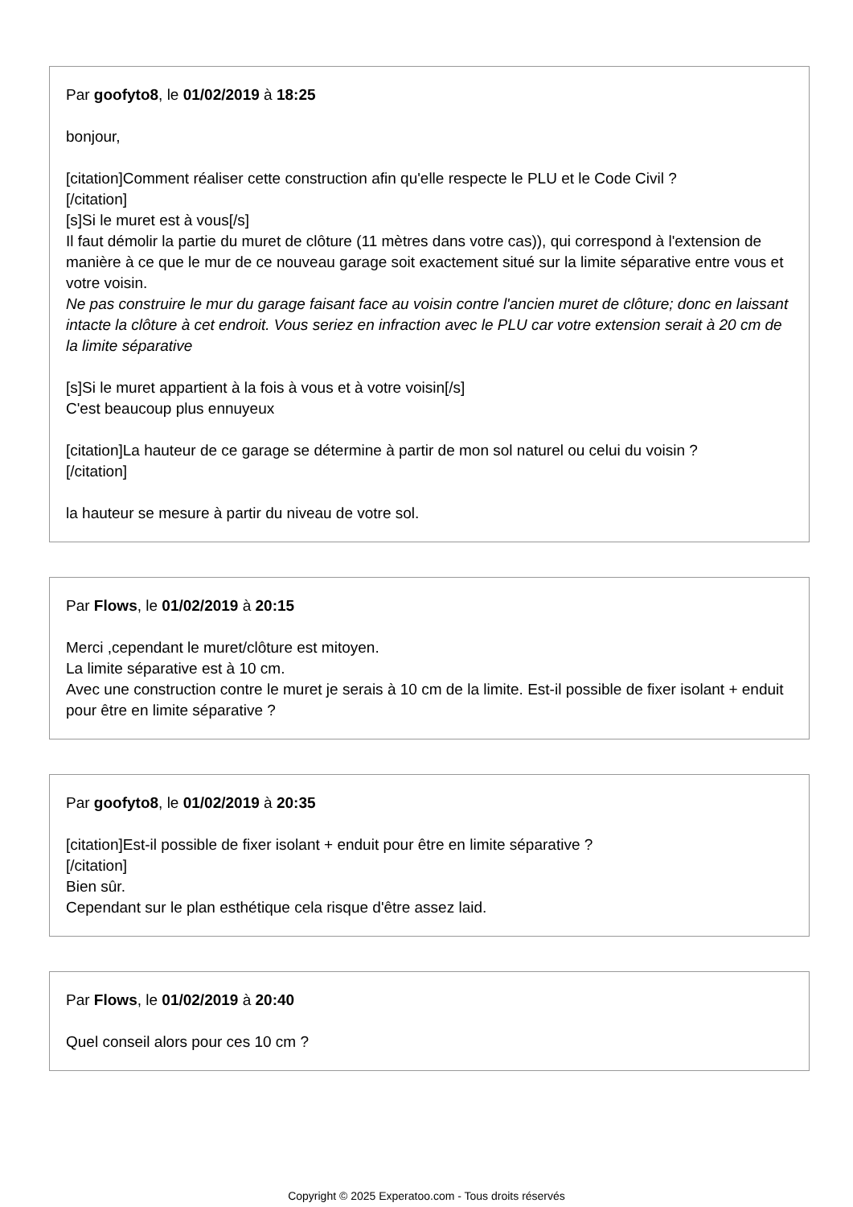Par goofyto8, le 01/02/2019 à 18:25
bonjour,
[citation]Comment réaliser cette construction afin qu'elle respecte le PLU et le Code Civil ?
[/citation]
[s]Si le muret est à vous[/s]
Il faut démolir la partie du muret de clôture (11 mètres dans votre cas)), qui correspond à l'extension de manière à ce que le mur de ce nouveau garage soit exactement situé sur la limite séparative entre vous et votre voisin.
Ne pas construire le mur du garage faisant face au voisin contre l'ancien muret de clôture; donc en laissant intacte la clôture à cet endroit. Vous seriez en infraction avec le PLU car votre extension serait à 20 cm de la limite séparative
[s]Si le muret appartient à la fois à vous et à votre voisin[/s]
C'est beaucoup plus ennuyeux
[citation]La hauteur de ce garage se détermine à partir de mon sol naturel ou celui du voisin ?
[/citation]
la hauteur se mesure à partir du niveau de votre sol.
Par Flows, le 01/02/2019 à 20:15
Merci ,cependant le muret/clôture est mitoyen.
La limite séparative est à 10 cm.
Avec une construction contre le muret je serais à 10 cm de la limite. Est-il possible de fixer isolant + enduit pour être en limite séparative ?
Par goofyto8, le 01/02/2019 à 20:35
[citation]Est-il possible de fixer isolant + enduit pour être en limite séparative ?
[/citation]
Bien sûr.
Cependant sur le plan esthétique cela risque d'être assez laid.
Par Flows, le 01/02/2019 à 20:40
Quel conseil alors pour ces 10 cm ?
Copyright © 2025 Experatoo.com - Tous droits réservés